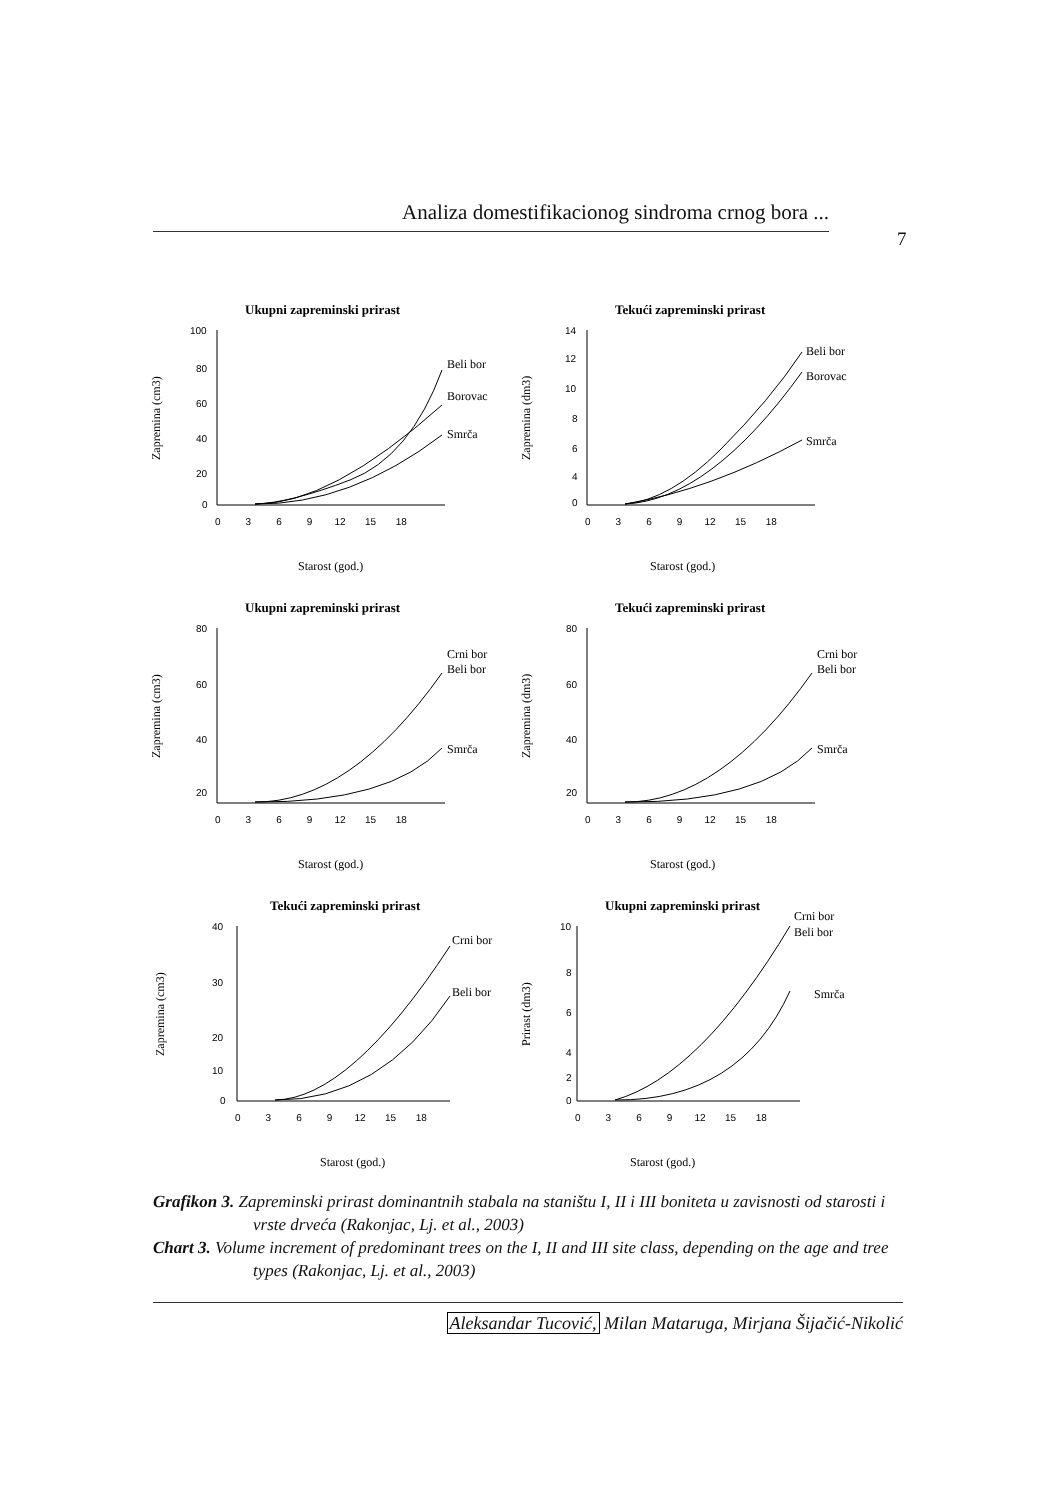Analiza domestifikacionog sindroma crnog bora ...
7
Ukupni zapreminski prirast
100
80
60
40
20
0
0 3 6 9 12 15 18
Beli bor
Borovac
Smrča
Zapremina (cm3)
Starost (god.)
Tekući zapreminski prirast
14
12
10
8
6
4
0
0 3 6 9 12 15 18
Beli bor
Borovac
Smrča
Zapremina (dm3)
Starost (god.)
Ukupni zapreminski prirast
80
60
40
20
0 3 6 9 12 15 18
Crni bor
Beli bor
Smrča
Zapremina (cm3)
Starost (god.)
Tekući zapreminski prirast
80
60
40
20
0 3 6 9 12 15 18
Crni bor
Beli bor
Smrča
Zapremina (dm3)
Starost (god.)
Tekući zapreminski prirast
40
30
20
10
0
0 3 6 9 12 15 18
Crni bor
Beli bor
Zapremina (cm3)
Starost (god.)
Ukupni zapreminski prirast
10
8
6
4
2
0
0 3 6 9 12 15 18
Crni bor
Beli bor
Smrča
Prirast (dm3)
Starost (god.)
Grafikon 3. Zapreminski prirast dominantnih stabala na staništu I, II i III boniteta u zavisnosti od starosti i vrste drveća (Rakonjac, Lj. et al., 2003)
Chart 3. Volume increment of predominant trees on the I, II and III site class, depending on the age and tree types (Rakonjac, Lj. et al., 2003)
Aleksandar Tucović, Milan Mataruga, Mirjana Šijačić-Nikolić